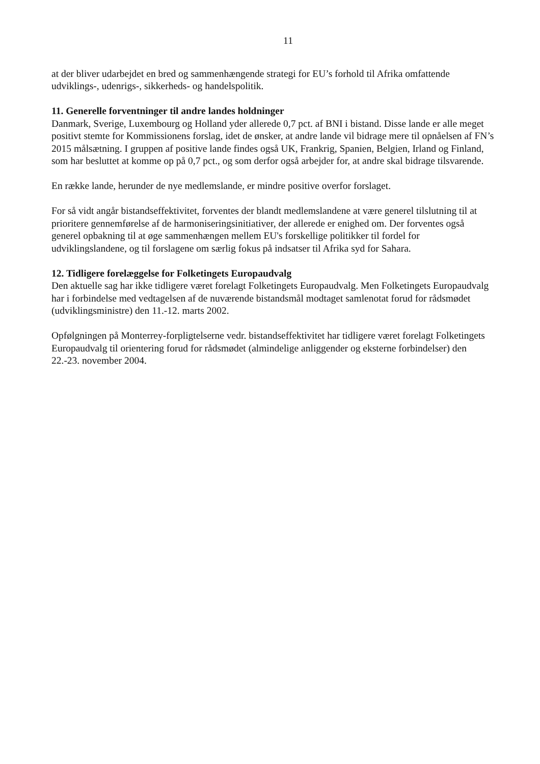11
at der bliver udarbejdet en bred og sammenhængende strategi for EU’s forhold til Afrika omfattende udviklings-, udenrigs-, sikkerheds- og handelspolitik.
11. Generelle forventninger til andre landes holdninger
Danmark, Sverige, Luxembourg og Holland yder allerede 0,7 pct. af BNI i bistand. Disse lande er alle meget positivt stemte for Kommissionens forslag, idet de ønsker, at andre lande vil bidrage mere til opnåelsen af FN’s 2015 målsætning. I gruppen af positive lande findes også UK, Frankrig, Spanien, Belgien, Irland og Finland, som har besluttet at komme op på 0,7 pct., og som derfor også arbejder for, at andre skal bidrage tilsvarende.
En række lande, herunder de nye medlemslande, er mindre positive overfor forslaget.
For så vidt angår bistandseffektivitet, forventes der blandt medlemslandene at være generel tilslutning til at prioritere gennemførelse af de harmoniseringsinitiativer, der allerede er enighed om. Der forventes også generel opbakning til at øge sammenhængen mellem EU's forskellige politikker til fordel for udviklingslandene, og til forslagene om særlig fokus på indsatser til Afrika syd for Sahara.
12. Tidligere forelæggelse for Folketingets Europaudvalg
Den aktuelle sag har ikke tidligere været forelagt Folketingets Europaudvalg. Men Folketingets Europaudvalg har i forbindelse med vedtagelsen af de nuværende bistandsmål modtaget samlenotat forud for rådsmødet (udviklingsministre) den 11.-12. marts 2002.
Opfølgningen på Monterrey-forpligtelserne vedr. bistandseffektivitet har tidligere været forelagt Folketingets Europaudvalg til orientering forud for rådsmødet (almindelige anliggender og eksterne forbindelser) den 22.-23. november 2004.